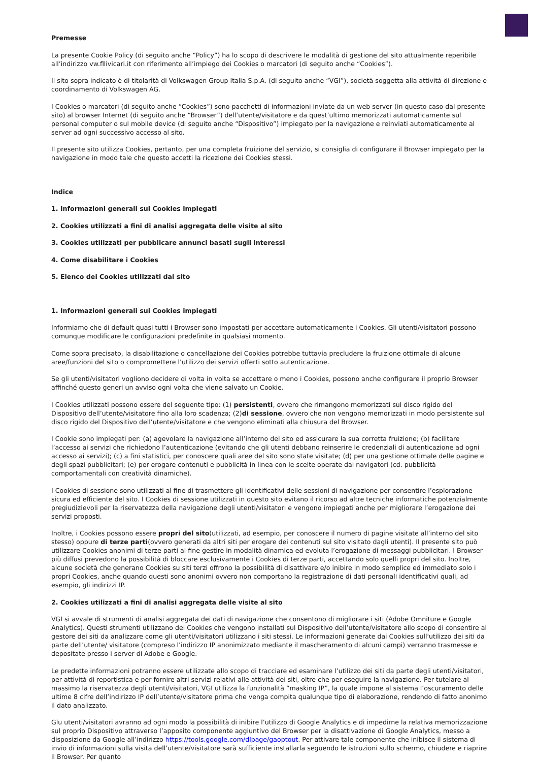Premesse
La presente Cookie Policy (di seguito anche “Policy”) ha lo scopo di descrivere le modalità di gestione del sito attualmente reperibile all’indirizzo vw.fllivicari.it con riferimento all’impiego dei Cookies o marcatori (di seguito anche “Cookies”).
Il sito sopra indicato è di titolarità di Volkswagen Group Italia S.p.A. (di seguito anche “VGI”), società soggetta alla attività di direzione e coordinamento di Volkswagen AG.
I Cookies o marcatori (di seguito anche “Cookies”) sono pacchetti di informazioni inviate da un web server (in questo caso dal presente sito) al browser Internet (di seguito anche “Browser”) dell’utente/visitatore e da quest’ultimo memorizzati automaticamente sul personal computer o sul mobile device (di seguito anche “Dispositivo”) impiegato per la navigazione e reinviati automaticamente al server ad ogni successivo accesso al sito.
Il presente sito utilizza Cookies, pertanto, per una completa fruizione del servizio, si consiglia di configurare il Browser impiegato per la navigazione in modo tale che questo accetti la ricezione dei Cookies stessi.
Indice
1. Informazioni generali sui Cookies impiegati
2. Cookies utilizzati a fini di analisi aggregata delle visite al sito
3. Cookies utilizzati per pubblicare annunci basati sugli interessi
4. Come disabilitare i Cookies
5. Elenco dei Cookies utilizzati dal sito
1. Informazioni generali sui Cookies impiegati
Informiamo che di default quasi tutti i Browser sono impostati per accettare automaticamente i Cookies. Gli utenti/visitatori possono comunque modificare le configurazioni predefinite in qualsiasi momento.
Come sopra precisato, la disabilitazione o cancellazione dei Cookies potrebbe tuttavia precludere la fruizione ottimale di alcune aree/funzioni del sito o compromettere l’utilizzo dei servizi offerti sotto autenticazione.
Se gli utenti/visitatori vogliono decidere di volta in volta se accettare o meno i Cookies, possono anche configurare il proprio Browser affinché questo generi un avviso ogni volta che viene salvato un Cookie.
I Cookies utilizzati possono essere del seguente tipo: (1) persistenti, ovvero che rimangono memorizzati sul disco rigido del Dispositivo dell’utente/visitatore fino alla loro scadenza; (2)di sessione, ovvero che non vengono memorizzati in modo persistente sul disco rigido del Dispositivo dell’utente/visitatore e che vengono eliminati alla chiusura del Browser.
I Cookie sono impiegati per: (a) agevolare la navigazione all’interno del sito ed assicurare la sua corretta fruizione; (b) facilitare l’accesso ai servizi che richiedono l’autenticazione (evitando che gli utenti debbano reinserire le credenziali di autenticazione ad ogni accesso ai servizi); (c) a fini statistici, per conoscere quali aree del sito sono state visitate; (d) per una gestione ottimale delle pagine e degli spazi pubblicitari; (e) per erogare contenuti e pubblicità in linea con le scelte operate dai navigatori (cd. pubblicità comportamentali con creatività dinamiche).
I Cookies di sessione sono utilizzati al fine di trasmettere gli identificativi delle sessioni di navigazione per consentire l’esplorazione sicura ed efficiente del sito. I Cookies di sessione utilizzati in questo sito evitano il ricorso ad altre tecniche informatiche potenzialmente pregiudizievoli per la riservatezza della navigazione degli utenti/visitatori e vengono impiegati anche per migliorare l’erogazione dei servizi proposti.
Inoltre, i Cookies possono essere propri del sito(utilizzati, ad esempio, per conoscere il numero di pagine visitate all’interno del sito stesso) oppure di terze parti(ovvero generati da altri siti per erogare dei contenuti sul sito visitato dagli utenti). Il presente sito può utilizzare Cookies anonimi di terze parti al fine gestire in modalità dinamica ed evoluta l’erogazione di messaggi pubblicitari. I Browser più diffusi prevedono la possibilità di bloccare esclusivamente i Cookies di terze parti, accettando solo quelli propri del sito. Inoltre, alcune società che generano Cookies su siti terzi offrono la possibilità di disattivare e/o inibire in modo semplice ed immediato solo i propri Cookies, anche quando questi sono anonimi ovvero non comportano la registrazione di dati personali identificativi quali, ad esempio, gli indirizzi IP.
2. Cookies utilizzati a fini di analisi aggregata delle visite al sito
VGI si avvale di strumenti di analisi aggregata dei dati di navigazione che consentono di migliorare i siti (Adobe Omniture e Google Analytics). Questi strumenti utilizzano dei Cookies che vengono installati sul Dispositivo dell’utente/visitatore allo scopo di consentire al gestore dei siti da analizzare come gli utenti/visitatori utilizzano i siti stessi. Le informazioni generate dai Cookies sull'utilizzo dei siti da parte dell’utente/ visitatore (compreso l’indirizzo IP anonimizzato mediante il mascheramento di alcuni campi) verranno trasmesse e depositate presso i server di Adobe e Google.
Le predette informazioni potranno essere utilizzate allo scopo di tracciare ed esaminare l’utilizzo dei siti da parte degli utenti/visitatori, per attività di reportistica e per fornire altri servizi relativi alle attività dei siti, oltre che per eseguire la navigazione. Per tutelare al massimo la riservatezza degli utenti/visitatori, VGI utilizza la funzionalità “masking IP”, la quale impone al sistema l’oscuramento delle ultime 8 cifre dell’indirizzo IP dell’utente/visitatore prima che venga compita qualunque tipo di elaborazione, rendendo di fatto anonimo il dato analizzato.
Glu utenti/visitatori avranno ad ogni modo la possibilità di inibire l’utilizzo di Google Analytics e di impedirne la relativa memorizzazione sul proprio Dispositivo attraverso l’apposito componente aggiuntivo del Browser per la disattivazione di Google Analytics, messo a disposizione da Google all’indirizzo https://tools.google.com/dlpage/gaoptout. Per attivare tale componente che inibisce il sistema di invio di informazioni sulla visita dell’utente/visitatore sarà sufficiente installarla seguendo le istruzioni sullo schermo, chiudere e riaprire il Browser. Per quanto